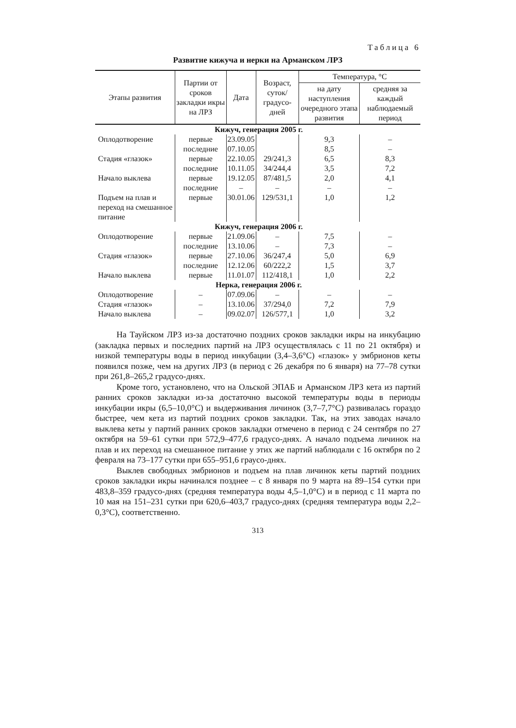Таблица 6
Развитие кижуча и нерки на Арманском ЛРЗ
| Этапы развития | Партии от сроков закладки икры на ЛРЗ | Дата | Возраст, суток/ градусо-дней | Температура, °С | |
| --- | --- | --- | --- | --- | --- |
| | | | | на дату наступления очередного этапа развития | средняя за каждый наблюдаемый период |
| Кижуч, генерация 2005 г. | | | | | |
| Оплодотворение | первые | 23.09.05 | | 9,3 | – |
| | последние | 07.10.05 | | 8,5 | – |
| Стадия «глазок» | первые | 22.10.05 | 29/241,3 | 6,5 | 8,3 |
| | последние | 10.11.05 | 34/244,4 | 3,5 | 7,2 |
| Начало выклева | первые | 19.12.05 | 87/481,5 | 2,0 | 4,1 |
| | последние | – | – | – | – |
| Подъем на плав и переход на смешанное питание | первые | 30.01.06 | 129/531,1 | 1,0 | 1,2 |
| Кижуч, генерация 2006 г. | | | | | |
| Оплодотворение | первые | 21.09.06 | – | 7,5 | – |
| | последние | 13.10.06 | – | 7,3 | – |
| Стадия «глазок» | первые | 27.10.06 | 36/247,4 | 5,0 | 6,9 |
| | последние | 12.12.06 | 60/222,2 | 1,5 | 3,7 |
| Начало выклева | первые | 11.01.07 | 112/418,1 | 1,0 | 2,2 |
| Нерка, генерация 2006 г. | | | | | |
| Оплодотворение | – | 07.09.06 | – | – | – |
| Стадия «глазок» | – | 13.10.06 | 37/294,0 | 7,2 | 7,9 |
| Начало выклева | – | 09.02.07 | 126/577,1 | 1,0 | 3,2 |
На Тауйском ЛРЗ из-за достаточно поздних сроков закладки икры на инкубацию (закладка первых и последних партий на ЛРЗ осуществлялась с 11 по 21 октября) и низкой температуры воды в период инкубации (3,4–3,6°С) «глазок» у эмбрионов кеты появился позже, чем на других ЛРЗ (в период с 26 декабря по 6 января) на 77–78 сутки при 261,8–265,2 градусо-днях.
Кроме того, установлено, что на Ольской ЭПАБ и Арманском ЛРЗ кета из партий ранних сроков закладки из-за достаточно высокой температуры воды в периоды инкубации икры (6,5–10,0°С) и выдерживания личинок (3,7–7,7°С) развивалась гораздо быстрее, чем кета из партий поздних сроков закладки. Так, на этих заводах начало выклева кеты у партий ранних сроков закладки отмечено в период с 24 сентября по 27 октября на 59–61 сутки при 572,9–477,6 градусо-днях. А начало подъема личинок на плав и их переход на смешанное питание у этих же партий наблюдали с 16 октября по 2 февраля на 73–177 сутки при 655–951,6 граусо-днях.
Выклев свободных эмбрионов и подъем на плав личинок кеты партий поздних сроков закладки икры начинался позднее – с 8 января по 9 марта на 89–154 сутки при 483,8–359 градусо-днях (средняя температура воды 4,5–1,0°С) и в период с 11 марта по 10 мая на 151–231 сутки при 620,6–403,7 градусо-днях (средняя температура воды 2,2–0,3°С), соответственно.
313